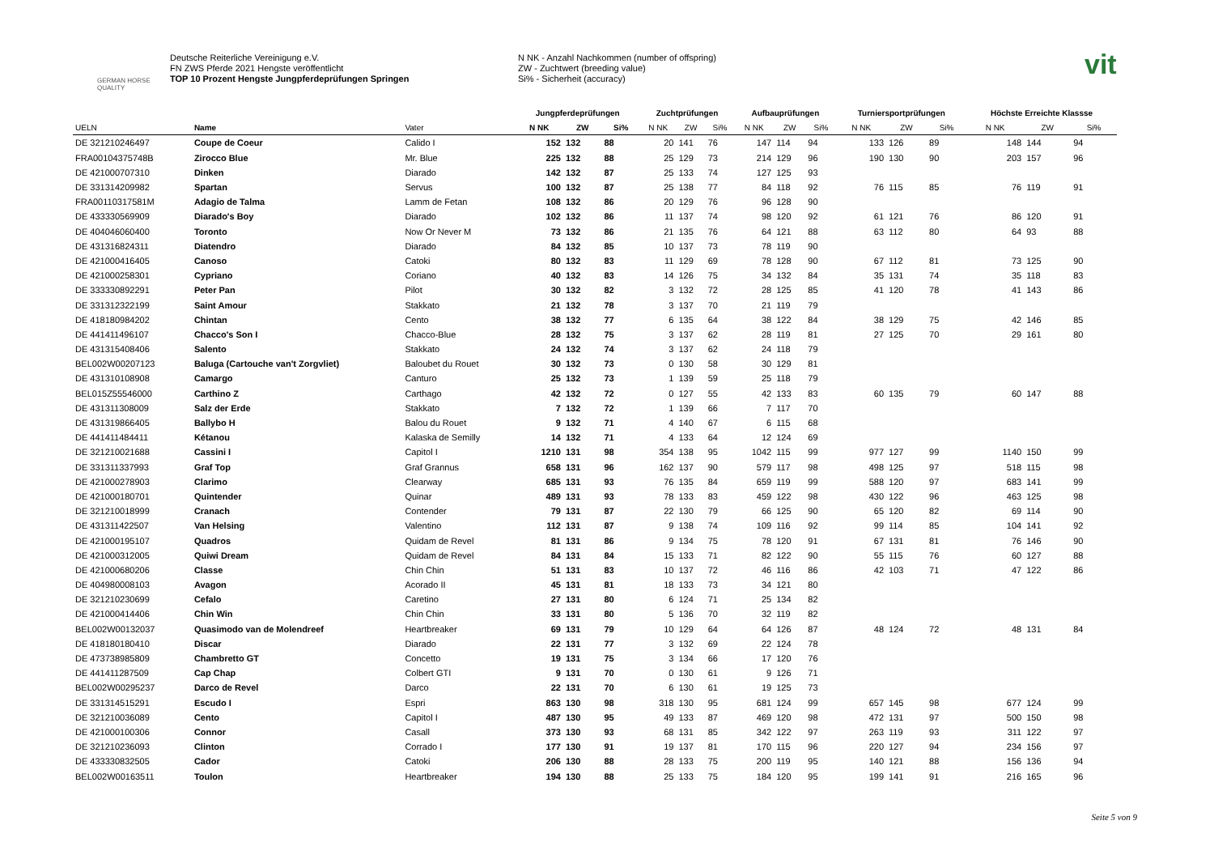GERMAN HORSE QUALITY
Deutsche Reiterliche Vereinigung e.V.
FN ZWS Pferde 2021 Hengste veröffentlicht
TOP 10 Prozent Hengste Jungpferdeprüfungen Springen
N NK - Anzahl Nachkommen (number of offspring)
ZW - Zuchtwert (breeding value)
Si% - Sicherheit (accuracy)
vit
| | | | Jungpferdeprüfungen | | | Zuchtprüfungen | | | Aufbauprüfungen | | | Turniersportprüfungen | | | Höchste Erreichte Klassse | | |
| --- | --- | --- | --- | --- | --- | --- | --- | --- | --- | --- | --- | --- | --- | --- | --- | --- | --- |
| UELN | Name | Vater | N NK | ZW | Si% | N NK | ZW | Si% | N NK | ZW | Si% | N NK | ZW | Si% | N NK | ZW | Si% |
| DE 321210246497 | Coupe de Coeur | Calido I | 152 | 132 | 88 | 20 | 141 | 76 | 147 | 114 | 94 | 133 | 126 | 89 | 148 | 144 | 94 |
| FRA00104375748B | Zirocco Blue | Mr. Blue | 225 | 132 | 88 | 25 | 129 | 73 | 214 | 129 | 96 | 190 | 130 | 90 | 203 | 157 | 96 |
| DE 421000707310 | Dinken | Diarado | 142 | 132 | 87 | 25 | 133 | 74 | 127 | 125 | 93 | | | | | | |
| DE 331314209982 | Spartan | Servus | 100 | 132 | 87 | 25 | 138 | 77 | 84 | 118 | 92 | 76 | 115 | 85 | 76 | 119 | 91 |
| FRA00110317581M | Adagio de Talma | Lamm de Fetan | 108 | 132 | 86 | 20 | 129 | 76 | 96 | 128 | 90 | | | | | | |
| DE 433330569909 | Diarado's Boy | Diarado | 102 | 132 | 86 | 11 | 137 | 74 | 98 | 120 | 92 | 61 | 121 | 76 | 86 | 120 | 91 |
| DE 404046060400 | Toronto | Now Or Never M | 73 | 132 | 86 | 21 | 135 | 76 | 64 | 121 | 88 | 63 | 112 | 80 | 64 | 93 | 88 |
| DE 431316824311 | Diatendro | Diarado | 84 | 132 | 85 | 10 | 137 | 73 | 78 | 119 | 90 | | | | | | |
| DE 421000416405 | Canoso | Catoki | 80 | 132 | 83 | 11 | 129 | 69 | 78 | 128 | 90 | 67 | 112 | 81 | 73 | 125 | 90 |
| DE 421000258301 | Cypriano | Coriano | 40 | 132 | 83 | 14 | 126 | 75 | 34 | 132 | 84 | 35 | 131 | 74 | 35 | 118 | 83 |
| DE 333330892291 | Peter Pan | Pilot | 30 | 132 | 82 | 3 | 132 | 72 | 28 | 125 | 85 | 41 | 120 | 78 | 41 | 143 | 86 |
| DE 331312322199 | Saint Amour | Stakkato | 21 | 132 | 78 | 3 | 137 | 70 | 21 | 119 | 79 | | | | | | |
| DE 418180984202 | Chintan | Cento | 38 | 132 | 77 | 6 | 135 | 64 | 38 | 122 | 84 | 38 | 129 | 75 | 42 | 146 | 85 |
| DE 441411496107 | Chacco's Son I | Chacco-Blue | 28 | 132 | 75 | 3 | 137 | 62 | 28 | 119 | 81 | 27 | 125 | 70 | 29 | 161 | 80 |
| DE 431315408406 | Salento | Stakkato | 24 | 132 | 74 | 3 | 137 | 62 | 24 | 118 | 79 | | | | | | |
| BEL002W00207123 | Baluga (Cartouche van't Zorgvliet) | Baloubet du Rouet | 30 | 132 | 73 | 0 | 130 | 58 | 30 | 129 | 81 | | | | | | |
| DE 431310108908 | Camargo | Canturo | 25 | 132 | 73 | 1 | 139 | 59 | 25 | 118 | 79 | | | | | | |
| BEL015Z55546000 | Carthino Z | Carthago | 42 | 132 | 72 | 0 | 127 | 55 | 42 | 133 | 83 | 60 | 135 | 79 | 60 | 147 | 88 |
| DE 431311308009 | Salz der Erde | Stakkato | 7 | 132 | 72 | 1 | 139 | 66 | 7 | 117 | 70 | | | | | | |
| DE 431319866405 | Ballybo H | Balou du Rouet | 9 | 132 | 71 | 4 | 140 | 67 | 6 | 115 | 68 | | | | | | |
| DE 441411484411 | Kétanou | Kalaska de Semilly | 14 | 132 | 71 | 4 | 133 | 64 | 12 | 124 | 69 | | | | | | |
| DE 321210021688 | Cassini I | Capitol I | 1210 | 131 | 98 | 354 | 138 | 95 | 1042 | 115 | 99 | 977 | 127 | 99 | 1140 | 150 | 99 |
| DE 331311337993 | Graf Top | Graf Grannus | 658 | 131 | 96 | 162 | 137 | 90 | 579 | 117 | 98 | 498 | 125 | 97 | 518 | 115 | 98 |
| DE 421000278903 | Clarimo | Clearway | 685 | 131 | 93 | 76 | 135 | 84 | 659 | 119 | 99 | 588 | 120 | 97 | 683 | 141 | 99 |
| DE 421000180701 | Quintender | Quinar | 489 | 131 | 93 | 78 | 133 | 83 | 459 | 122 | 98 | 430 | 122 | 96 | 463 | 125 | 98 |
| DE 321210018999 | Cranach | Contender | 79 | 131 | 87 | 22 | 130 | 79 | 66 | 125 | 90 | 65 | 120 | 82 | 69 | 114 | 90 |
| DE 431311422507 | Van Helsing | Valentino | 112 | 131 | 87 | 9 | 138 | 74 | 109 | 116 | 92 | 99 | 114 | 85 | 104 | 141 | 92 |
| DE 421000195107 | Quadros | Quidam de Revel | 81 | 131 | 86 | 9 | 134 | 75 | 78 | 120 | 91 | 67 | 131 | 81 | 76 | 146 | 90 |
| DE 421000312005 | Quiwi Dream | Quidam de Revel | 84 | 131 | 84 | 15 | 133 | 71 | 82 | 122 | 90 | 55 | 115 | 76 | 60 | 127 | 88 |
| DE 421000680206 | Classe | Chin Chin | 51 | 131 | 83 | 10 | 137 | 72 | 46 | 116 | 86 | 42 | 103 | 71 | 47 | 122 | 86 |
| DE 404980008103 | Avagon | Acorado II | 45 | 131 | 81 | 18 | 133 | 73 | 34 | 121 | 80 | | | | | | |
| DE 321210230699 | Cefalo | Caretino | 27 | 131 | 80 | 6 | 124 | 71 | 25 | 134 | 82 | | | | | | |
| DE 421000414406 | Chin Win | Chin Chin | 33 | 131 | 80 | 5 | 136 | 70 | 32 | 119 | 82 | | | | | | |
| BEL002W00132037 | Quasimodo van de Molendreef | Heartbreaker | 69 | 131 | 79 | 10 | 129 | 64 | 64 | 126 | 87 | 48 | 124 | 72 | 48 | 131 | 84 |
| DE 418180180410 | Discar | Diarado | 22 | 131 | 77 | 3 | 132 | 69 | 22 | 124 | 78 | | | | | | |
| DE 473738985809 | Chambretto GT | Concetto | 19 | 131 | 75 | 3 | 134 | 66 | 17 | 120 | 76 | | | | | | |
| DE 441411287509 | Cap Chap | Colbert GTI | 9 | 131 | 70 | 0 | 130 | 61 | 9 | 126 | 71 | | | | | | |
| BEL002W00295237 | Darco de Revel | Darco | 22 | 131 | 70 | 6 | 130 | 61 | 19 | 125 | 73 | | | | | | |
| DE 331314515291 | Escudo I | Espri | 863 | 130 | 98 | 318 | 130 | 95 | 681 | 124 | 99 | 657 | 145 | 98 | 677 | 124 | 99 |
| DE 321210036089 | Cento | Capitol I | 487 | 130 | 95 | 49 | 133 | 87 | 469 | 120 | 98 | 472 | 131 | 97 | 500 | 150 | 98 |
| DE 421000100306 | Connor | Casall | 373 | 130 | 93 | 68 | 131 | 85 | 342 | 122 | 97 | 263 | 119 | 93 | 311 | 122 | 97 |
| DE 321210236093 | Clinton | Corrado I | 177 | 130 | 91 | 19 | 137 | 81 | 170 | 115 | 96 | 220 | 127 | 94 | 234 | 156 | 97 |
| DE 433330832505 | Cador | Catoki | 206 | 130 | 88 | 28 | 133 | 75 | 200 | 119 | 95 | 140 | 121 | 88 | 156 | 136 | 94 |
| BEL002W00163511 | Toulon | Heartbreaker | 194 | 130 | 88 | 25 | 133 | 75 | 184 | 120 | 95 | 199 | 141 | 91 | 216 | 165 | 96 |
Seite 5 von 9